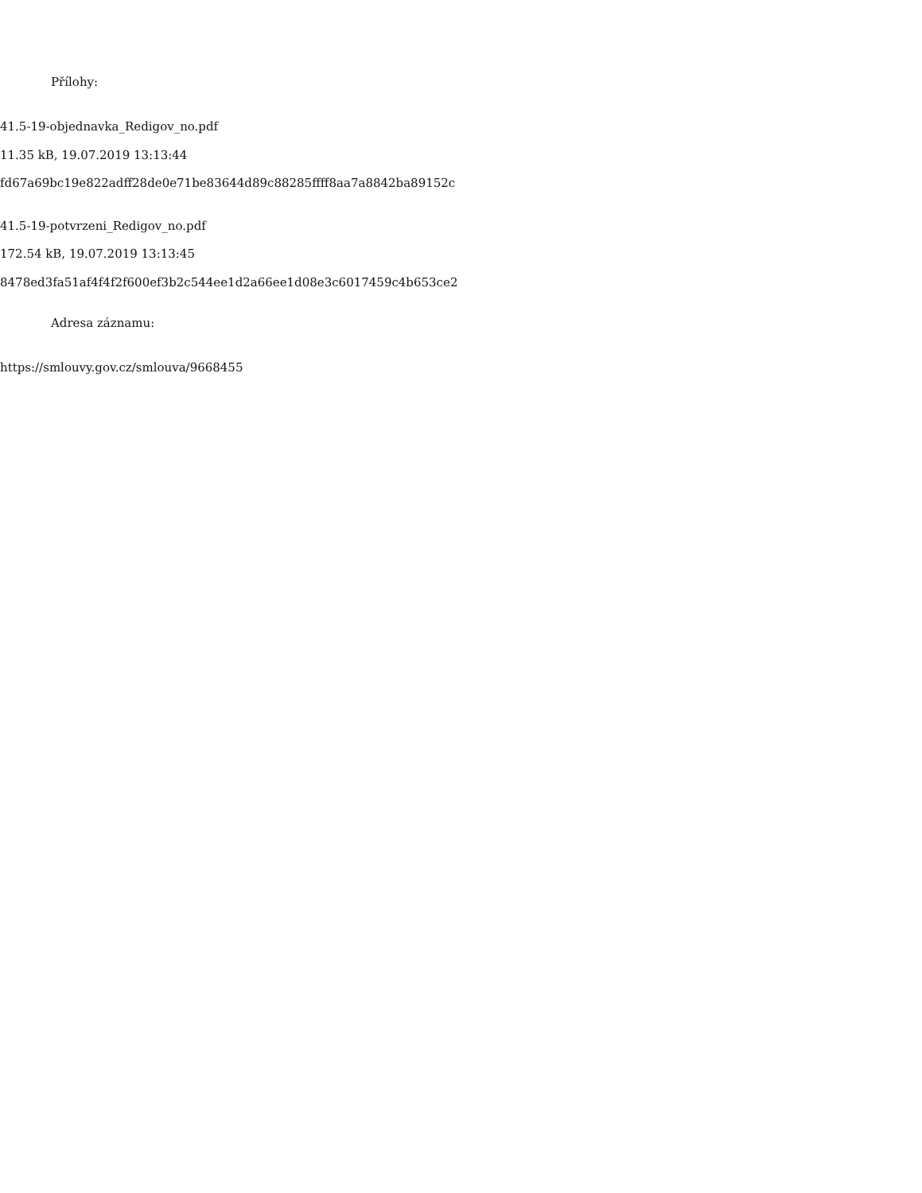Přílohy:
41.5-19-objednavka_Redigov_no.pdf
11.35 kB, 19.07.2019 13:13:44
fd67a69bc19e822adff28de0e71be83644d89c88285ffff8aa7a8842ba89152c
41.5-19-potvrzeni_Redigov_no.pdf
172.54 kB, 19.07.2019 13:13:45
8478ed3fa51af4f4f2f600ef3b2c544ee1d2a66ee1d08e3c6017459c4b653ce2
Adresa záznamu:
https://smlouvy.gov.cz/smlouva/9668455